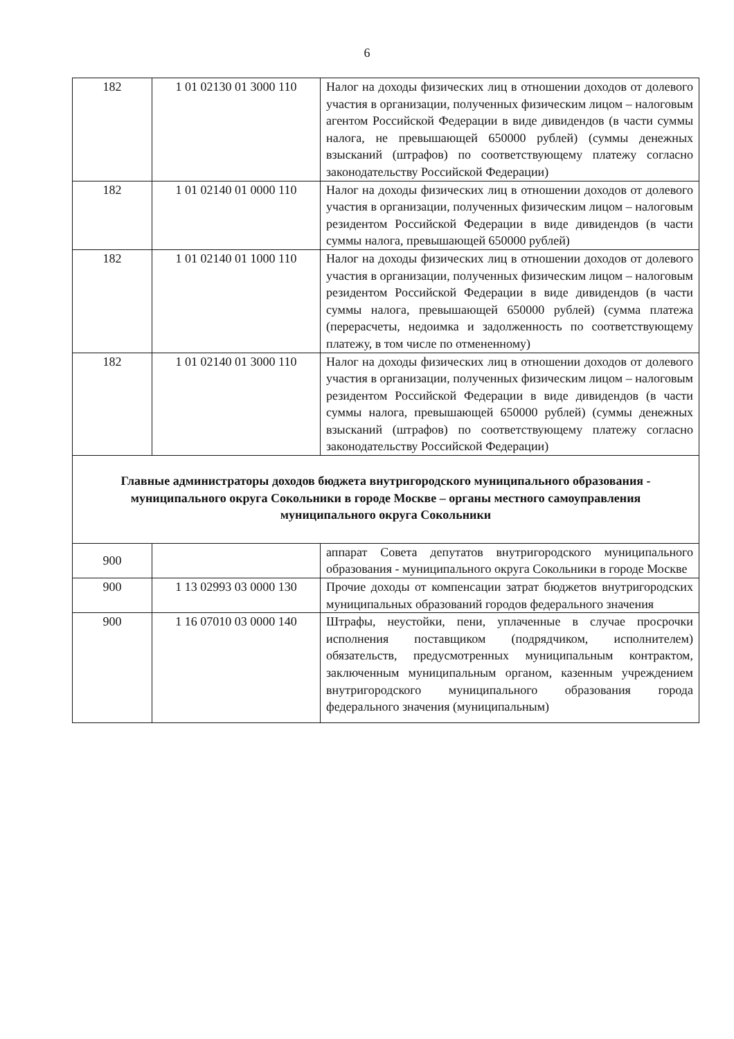6
| 182 | 1 01 02130 01 3000 110 | Налог на доходы физических лиц в отношении доходов от долевого участия в организации, полученных физическим лицом – налоговым агентом Российской Федерации в виде дивидендов (в части суммы налога, не превышающей 650000 рублей) (суммы денежных взысканий (штрафов) по соответствующему платежу согласно законодательству Российской Федерации) |
| 182 | 1 01 02140 01 0000 110 | Налог на доходы физических лиц в отношении доходов от долевого участия в организации, полученных физическим лицом – налоговым резидентом Российской Федерации в виде дивидендов (в части суммы налога, превышающей 650000 рублей) |
| 182 | 1 01 02140 01 1000 110 | Налог на доходы физических лиц в отношении доходов от долевого участия в организации, полученных физическим лицом – налоговым резидентом Российской Федерации в виде дивидендов (в части суммы налога, превышающей 650000 рублей) (сумма платежа (перерасчеты, недоимка и задолженность по соответствующему платежу, в том числе по отмененному) |
| 182 | 1 01 02140 01 3000 110 | Налог на доходы физических лиц в отношении доходов от долевого участия в организации, полученных физическим лицом – налоговым резидентом Российской Федерации в виде дивидендов (в части суммы налога, превышающей 650000 рублей) (суммы денежных взысканий (штрафов) по соответствующему платежу согласно законодательству Российской Федерации) |
| Главные администраторы доходов бюджета внутригородского муниципального образования - муниципального округа Сокольники в городе Москве – органы местного самоуправления муниципального округа Сокольники | | |
| 900 | | аппарат Совета депутатов внутригородского муниципального образования - муниципального округа Сокольники в городе Москве |
| 900 | 1 13 02993 03 0000 130 | Прочие доходы от компенсации затрат бюджетов внутригородских муниципальных образований городов федерального значения |
| 900 | 1 16 07010 03 0000 140 | Штрафы, неустойки, пени, уплаченные в случае просрочки исполнения поставщиком (подрядчиком, исполнителем) обязательств, предусмотренных муниципальным контрактом, заключенным муниципальным органом, казенным учреждением внутригородского муниципального образования города федерального значения (муниципальным) |